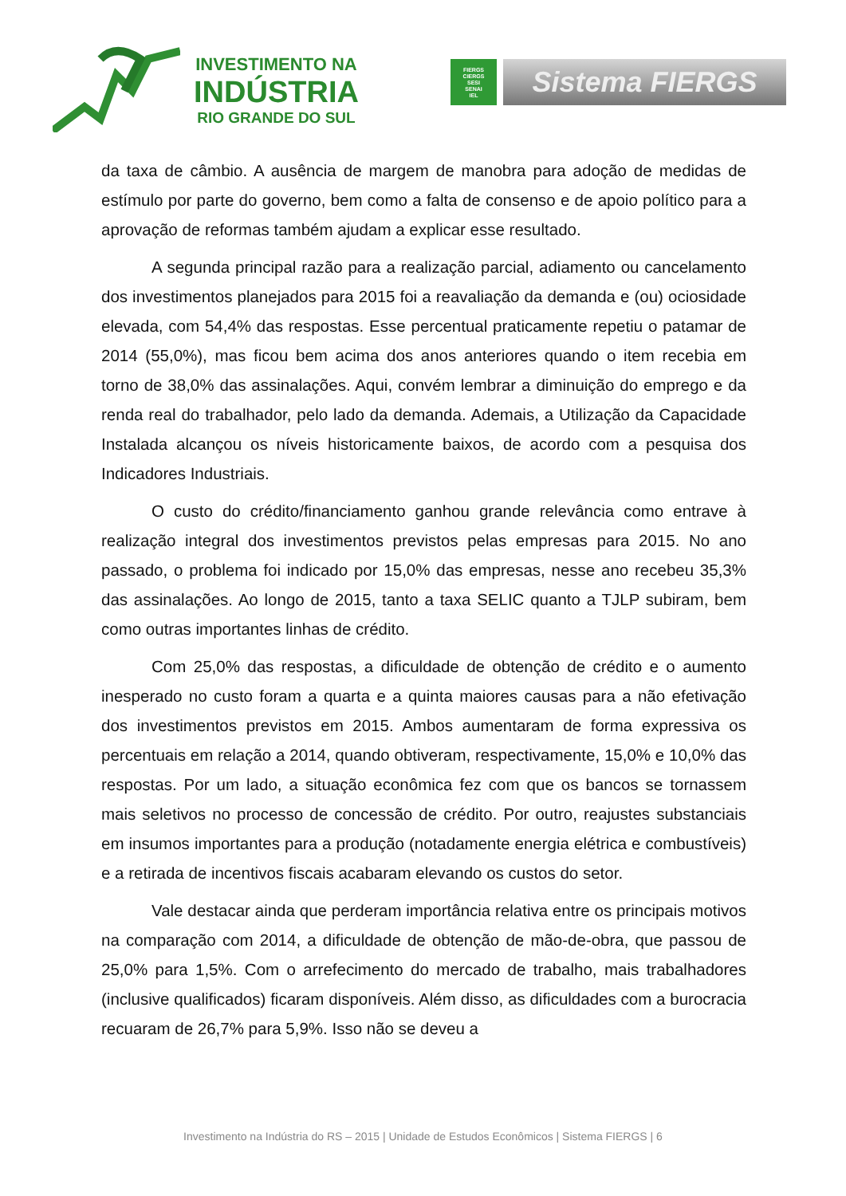INVESTIMENTO NA
INDÚSTRIA
RIO GRANDE DO SUL
FIERGS
CIERGS
SESI
SENAI
IEL
Sistema FIERGS
da taxa de câmbio. A ausência de margem de manobra para adoção de medidas de estímulo por parte do governo, bem como a falta de consenso e de apoio político para a aprovação de reformas também ajudam a explicar esse resultado.
A segunda principal razão para a realização parcial, adiamento ou cancelamento dos investimentos planejados para 2015 foi a reavaliação da demanda e (ou) ociosidade elevada, com 54,4% das respostas. Esse percentual praticamente repetiu o patamar de 2014 (55,0%), mas ficou bem acima dos anos anteriores quando o item recebia em torno de 38,0% das assinalações. Aqui, convém lembrar a diminuição do emprego e da renda real do trabalhador, pelo lado da demanda. Ademais, a Utilização da Capacidade Instalada alcançou os níveis historicamente baixos, de acordo com a pesquisa dos Indicadores Industriais.
O custo do crédito/financiamento ganhou grande relevância como entrave à realização integral dos investimentos previstos pelas empresas para 2015. No ano passado, o problema foi indicado por 15,0% das empresas, nesse ano recebeu 35,3% das assinalações. Ao longo de 2015, tanto a taxa SELIC quanto a TJLP subiram, bem como outras importantes linhas de crédito.
Com 25,0% das respostas, a dificuldade de obtenção de crédito e o aumento inesperado no custo foram a quarta e a quinta maiores causas para a não efetivação dos investimentos previstos em 2015. Ambos aumentaram de forma expressiva os percentuais em relação a 2014, quando obtiveram, respectivamente, 15,0% e 10,0% das respostas. Por um lado, a situação econômica fez com que os bancos se tornassem mais seletivos no processo de concessão de crédito. Por outro, reajustes substanciais em insumos importantes para a produção (notadamente energia elétrica e combustíveis) e a retirada de incentivos fiscais acabaram elevando os custos do setor.
Vale destacar ainda que perderam importância relativa entre os principais motivos na comparação com 2014, a dificuldade de obtenção de mão-de-obra, que passou de 25,0% para 1,5%. Com o arrefecimento do mercado de trabalho, mais trabalhadores (inclusive qualificados) ficaram disponíveis. Além disso, as dificuldades com a burocracia recuaram de 26,7% para 5,9%. Isso não se deveu a
Investimento na Indústria do RS – 2015 | Unidade de Estudos Econômicos | Sistema FIERGS | 6